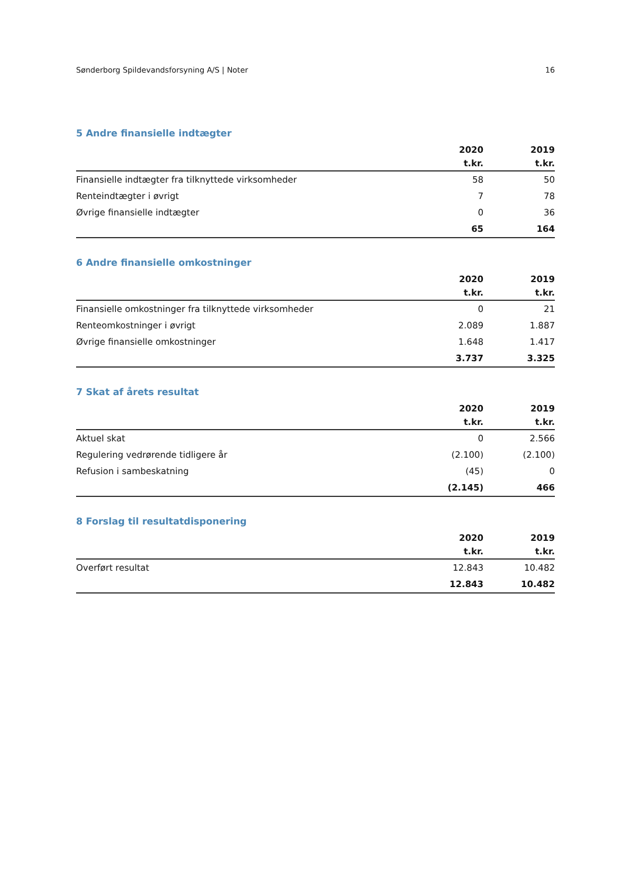Sønderborg Spildevandsforsyning A/S | Noter 16
5 Andre finansielle indtægter
| | 2020 | 2019 |
| --- | --- | --- |
| | t.kr. | t.kr. |
| Finansielle indtægter fra tilknyttede virksomheder | 58 | 50 |
| Renteindtægter i øvrigt | 7 | 78 |
| Øvrige finansielle indtægter | 0 | 36 |
| | 65 | 164 |
6 Andre finansielle omkostninger
| | 2020 | 2019 |
| --- | --- | --- |
| | t.kr. | t.kr. |
| Finansielle omkostninger fra tilknyttede virksomheder | 0 | 21 |
| Renteomkostninger i øvrigt | 2.089 | 1.887 |
| Øvrige finansielle omkostninger | 1.648 | 1.417 |
| | 3.737 | 3.325 |
7 Skat af årets resultat
| | 2020 | 2019 |
| --- | --- | --- |
| | t.kr. | t.kr. |
| Aktuel skat | 0 | 2.566 |
| Regulering vedrørende tidligere år | (2.100) | (2.100) |
| Refusion i sambeskatning | (45) | 0 |
| | (2.145) | 466 |
8 Forslag til resultatdisponering
| | 2020 | 2019 |
| --- | --- | --- |
| | t.kr. | t.kr. |
| Overført resultat | 12.843 | 10.482 |
| | 12.843 | 10.482 |